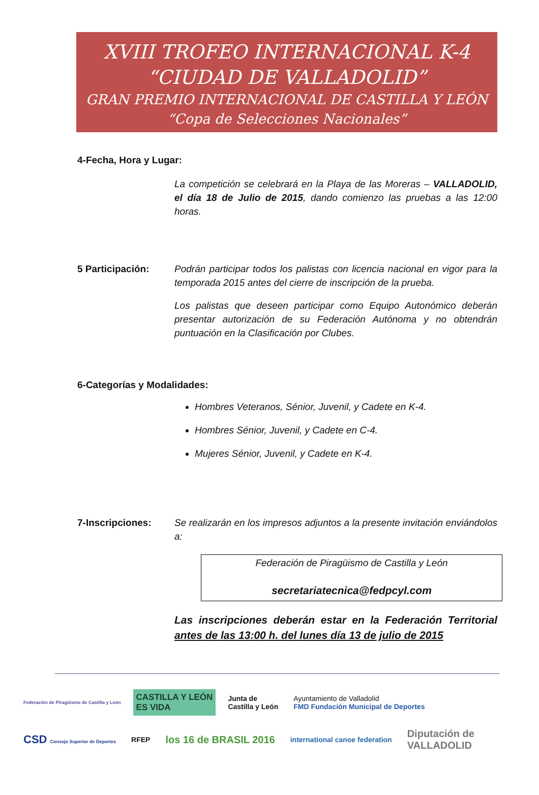XVIII TROFEO INTERNACIONAL K-4
“CIUDAD DE VALLADOLID”
GRAN PREMIO INTERNACIONAL DE CASTILLA Y LEÓN
“Copa de Selecciones Nacionales”
4-Fecha, Hora y Lugar:
La competición se celebrará en la Playa de las Moreras – VALLADOLID, el día 18 de Julio de 2015, dando comienzo las pruebas a las 12:00 horas.
5 Participación: Podrán participar todos los palistas con licencia nacional en vigor para la temporada 2015 antes del cierre de inscripción de la prueba.
Los palistas que deseen participar como Equipo Autonómico deberán presentar autorización de su Federación Autónoma y no obtendrán puntuación en la Clasificación por Clubes.
6-Categorías y Modalidades:
Hombres Veteranos, Sénior, Juvenil, y Cadete en K-4.
Hombres Sénior, Juvenil, y Cadete en C-4.
Mujeres Sénior, Juvenil, y Cadete en K-4.
7-Inscripciones: Se realizarán en los impresos adjuntos a la presente invitación enviándolos a:
Federación de Piragüismo de Castilla y León
secretariatecnica@fedpcyl.com
Las inscripciones deberán estar en la Federación Territorial antes de las 13:00 h. del lunes día 13 de julio de 2015
Federación de Piragüismo de Castilla y León CASTILLA Y LEÓN
ES VIDA Junta de
Castilla y León Ayuntamiento de Valladolid
FMD Fundación Municipal de Deportes CSD Consejo Superior de Deportes RFEP los 16 de BRASIL 2016 international canoe federation Diputación de
VALLADOLID